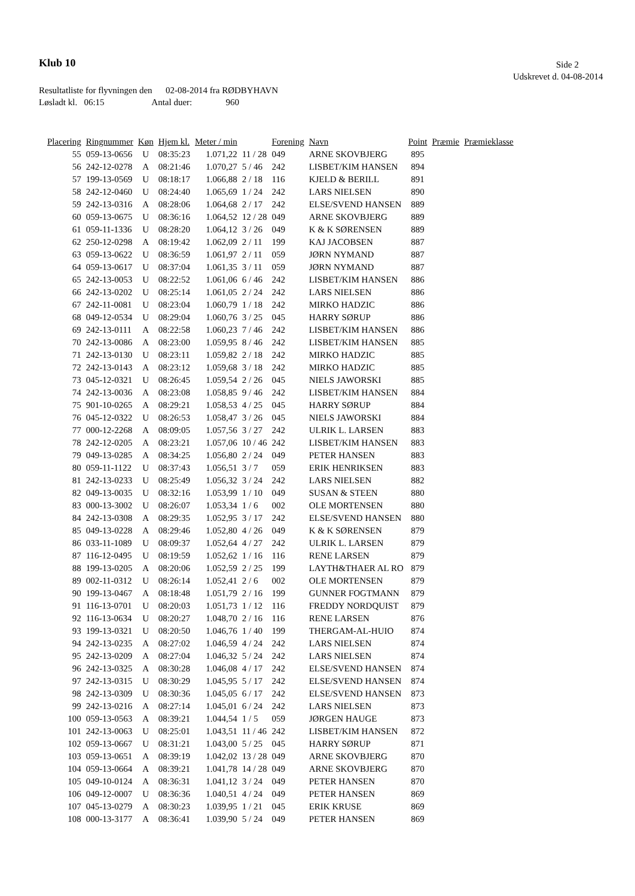Klub 10 Side 2
Udskrevet d. 04-08-2014
Resultatliste for flyvningen den 02-08-2014 fra RØDBYHAVN
Løsladt kl. 06:15 Antal duer: 960
| Placering | Ringnummer | Køn | Hjem kl. | Meter / min | | Forening | Navn | Point | Præmie | Præmieklasse |
| --- | --- | --- | --- | --- | --- | --- | --- | --- | --- | --- |
| 55 | 059-13-0656 | U | 08:35:23 | 1.071,22 | 11 / 28 | 049 | ARNE SKOVBJERG | 895 | | |
| 56 | 242-12-0278 | A | 08:21:46 | 1.070,27 | 5 / 46 | 242 | LISBET/KIM HANSEN | 894 | | |
| 57 | 199-13-0569 | U | 08:18:17 | 1.066,88 | 2 / 18 | 116 | KJELD & BERILL | 891 | | |
| 58 | 242-12-0460 | U | 08:24:40 | 1.065,69 | 1 / 24 | 242 | LARS NIELSEN | 890 | | |
| 59 | 242-13-0316 | A | 08:28:06 | 1.064,68 | 2 / 17 | 242 | ELSE/SVEND HANSEN | 889 | | |
| 60 | 059-13-0675 | U | 08:36:16 | 1.064,52 | 12 / 28 | 049 | ARNE SKOVBJERG | 889 | | |
| 61 | 059-11-1336 | U | 08:28:20 | 1.064,12 | 3 / 26 | 049 | K & K SØRENSEN | 889 | | |
| 62 | 250-12-0298 | A | 08:19:42 | 1.062,09 | 2 / 11 | 199 | KAJ JACOBSEN | 887 | | |
| 63 | 059-13-0622 | U | 08:36:59 | 1.061,97 | 2 / 11 | 059 | JØRN NYMAND | 887 | | |
| 64 | 059-13-0617 | U | 08:37:04 | 1.061,35 | 3 / 11 | 059 | JØRN NYMAND | 887 | | |
| 65 | 242-13-0053 | U | 08:22:52 | 1.061,06 | 6 / 46 | 242 | LISBET/KIM HANSEN | 886 | | |
| 66 | 242-13-0202 | U | 08:25:14 | 1.061,05 | 2 / 24 | 242 | LARS NIELSEN | 886 | | |
| 67 | 242-11-0081 | U | 08:23:04 | 1.060,79 | 1 / 18 | 242 | MIRKO HADZIC | 886 | | |
| 68 | 049-12-0534 | U | 08:29:04 | 1.060,76 | 3 / 25 | 045 | HARRY SØRUP | 886 | | |
| 69 | 242-13-0111 | A | 08:22:58 | 1.060,23 | 7 / 46 | 242 | LISBET/KIM HANSEN | 886 | | |
| 70 | 242-13-0086 | A | 08:23:00 | 1.059,95 | 8 / 46 | 242 | LISBET/KIM HANSEN | 885 | | |
| 71 | 242-13-0130 | U | 08:23:11 | 1.059,82 | 2 / 18 | 242 | MIRKO HADZIC | 885 | | |
| 72 | 242-13-0143 | A | 08:23:12 | 1.059,68 | 3 / 18 | 242 | MIRKO HADZIC | 885 | | |
| 73 | 045-12-0321 | U | 08:26:45 | 1.059,54 | 2 / 26 | 045 | NIELS JAWORSKI | 885 | | |
| 74 | 242-13-0036 | A | 08:23:08 | 1.058,85 | 9 / 46 | 242 | LISBET/KIM HANSEN | 884 | | |
| 75 | 901-10-0265 | A | 08:29:21 | 1.058,53 | 4 / 25 | 045 | HARRY SØRUP | 884 | | |
| 76 | 045-12-0322 | U | 08:26:53 | 1.058,47 | 3 / 26 | 045 | NIELS JAWORSKI | 884 | | |
| 77 | 000-12-2268 | A | 08:09:05 | 1.057,56 | 3 / 27 | 242 | ULRIK L. LARSEN | 883 | | |
| 78 | 242-12-0205 | A | 08:23:21 | 1.057,06 | 10 / 46 | 242 | LISBET/KIM HANSEN | 883 | | |
| 79 | 049-13-0285 | A | 08:34:25 | 1.056,80 | 2 / 24 | 049 | PETER HANSEN | 883 | | |
| 80 | 059-11-1122 | U | 08:37:43 | 1.056,51 | 3 / 7 | 059 | ERIK HENRIKSEN | 883 | | |
| 81 | 242-13-0233 | U | 08:25:49 | 1.056,32 | 3 / 24 | 242 | LARS NIELSEN | 882 | | |
| 82 | 049-13-0035 | U | 08:32:16 | 1.053,99 | 1 / 10 | 049 | SUSAN & STEEN | 880 | | |
| 83 | 000-13-3002 | U | 08:26:07 | 1.053,34 | 1 / 6 | 002 | OLE MORTENSEN | 880 | | |
| 84 | 242-13-0308 | A | 08:29:35 | 1.052,95 | 3 / 17 | 242 | ELSE/SVEND HANSEN | 880 | | |
| 85 | 049-13-0228 | A | 08:29:46 | 1.052,80 | 4 / 26 | 049 | K & K SØRENSEN | 879 | | |
| 86 | 033-11-1089 | U | 08:09:37 | 1.052,64 | 4 / 27 | 242 | ULRIK L. LARSEN | 879 | | |
| 87 | 116-12-0495 | U | 08:19:59 | 1.052,62 | 1 / 16 | 116 | RENE LARSEN | 879 | | |
| 88 | 199-13-0205 | A | 08:20:06 | 1.052,59 | 2 / 25 | 199 | LAYTH&THAER AL RO | 879 | | |
| 89 | 002-11-0312 | U | 08:26:14 | 1.052,41 | 2 / 6 | 002 | OLE MORTENSEN | 879 | | |
| 90 | 199-13-0467 | A | 08:18:48 | 1.051,79 | 2 / 16 | 199 | GUNNER FOGTMANN | 879 | | |
| 91 | 116-13-0701 | U | 08:20:03 | 1.051,73 | 1 / 12 | 116 | FREDDY NORDQUIST | 879 | | |
| 92 | 116-13-0634 | U | 08:20:27 | 1.048,70 | 2 / 16 | 116 | RENE LARSEN | 876 | | |
| 93 | 199-13-0321 | U | 08:20:50 | 1.046,76 | 1 / 40 | 199 | THERGAM-AL-HUIO | 874 | | |
| 94 | 242-13-0235 | A | 08:27:02 | 1.046,59 | 4 / 24 | 242 | LARS NIELSEN | 874 | | |
| 95 | 242-13-0209 | A | 08:27:04 | 1.046,32 | 5 / 24 | 242 | LARS NIELSEN | 874 | | |
| 96 | 242-13-0325 | A | 08:30:28 | 1.046,08 | 4 / 17 | 242 | ELSE/SVEND HANSEN | 874 | | |
| 97 | 242-13-0315 | U | 08:30:29 | 1.045,95 | 5 / 17 | 242 | ELSE/SVEND HANSEN | 874 | | |
| 98 | 242-13-0309 | U | 08:30:36 | 1.045,05 | 6 / 17 | 242 | ELSE/SVEND HANSEN | 873 | | |
| 99 | 242-13-0216 | A | 08:27:14 | 1.045,01 | 6 / 24 | 242 | LARS NIELSEN | 873 | | |
| 100 | 059-13-0563 | A | 08:39:21 | 1.044,54 | 1 / 5 | 059 | JØRGEN HAUGE | 873 | | |
| 101 | 242-13-0063 | U | 08:25:01 | 1.043,51 | 11 / 46 | 242 | LISBET/KIM HANSEN | 872 | | |
| 102 | 059-13-0667 | U | 08:31:21 | 1.043,00 | 5 / 25 | 045 | HARRY SØRUP | 871 | | |
| 103 | 059-13-0651 | A | 08:39:19 | 1.042,02 | 13 / 28 | 049 | ARNE SKOVBJERG | 870 | | |
| 104 | 059-13-0664 | A | 08:39:21 | 1.041,78 | 14 / 28 | 049 | ARNE SKOVBJERG | 870 | | |
| 105 | 049-10-0124 | A | 08:36:31 | 1.041,12 | 3 / 24 | 049 | PETER HANSEN | 870 | | |
| 106 | 049-12-0007 | U | 08:36:36 | 1.040,51 | 4 / 24 | 049 | PETER HANSEN | 869 | | |
| 107 | 045-13-0279 | A | 08:30:23 | 1.039,95 | 1 / 21 | 045 | ERIK KRUSE | 869 | | |
| 108 | 000-13-3177 | A | 08:36:41 | 1.039,90 | 5 / 24 | 049 | PETER HANSEN | 869 | | |